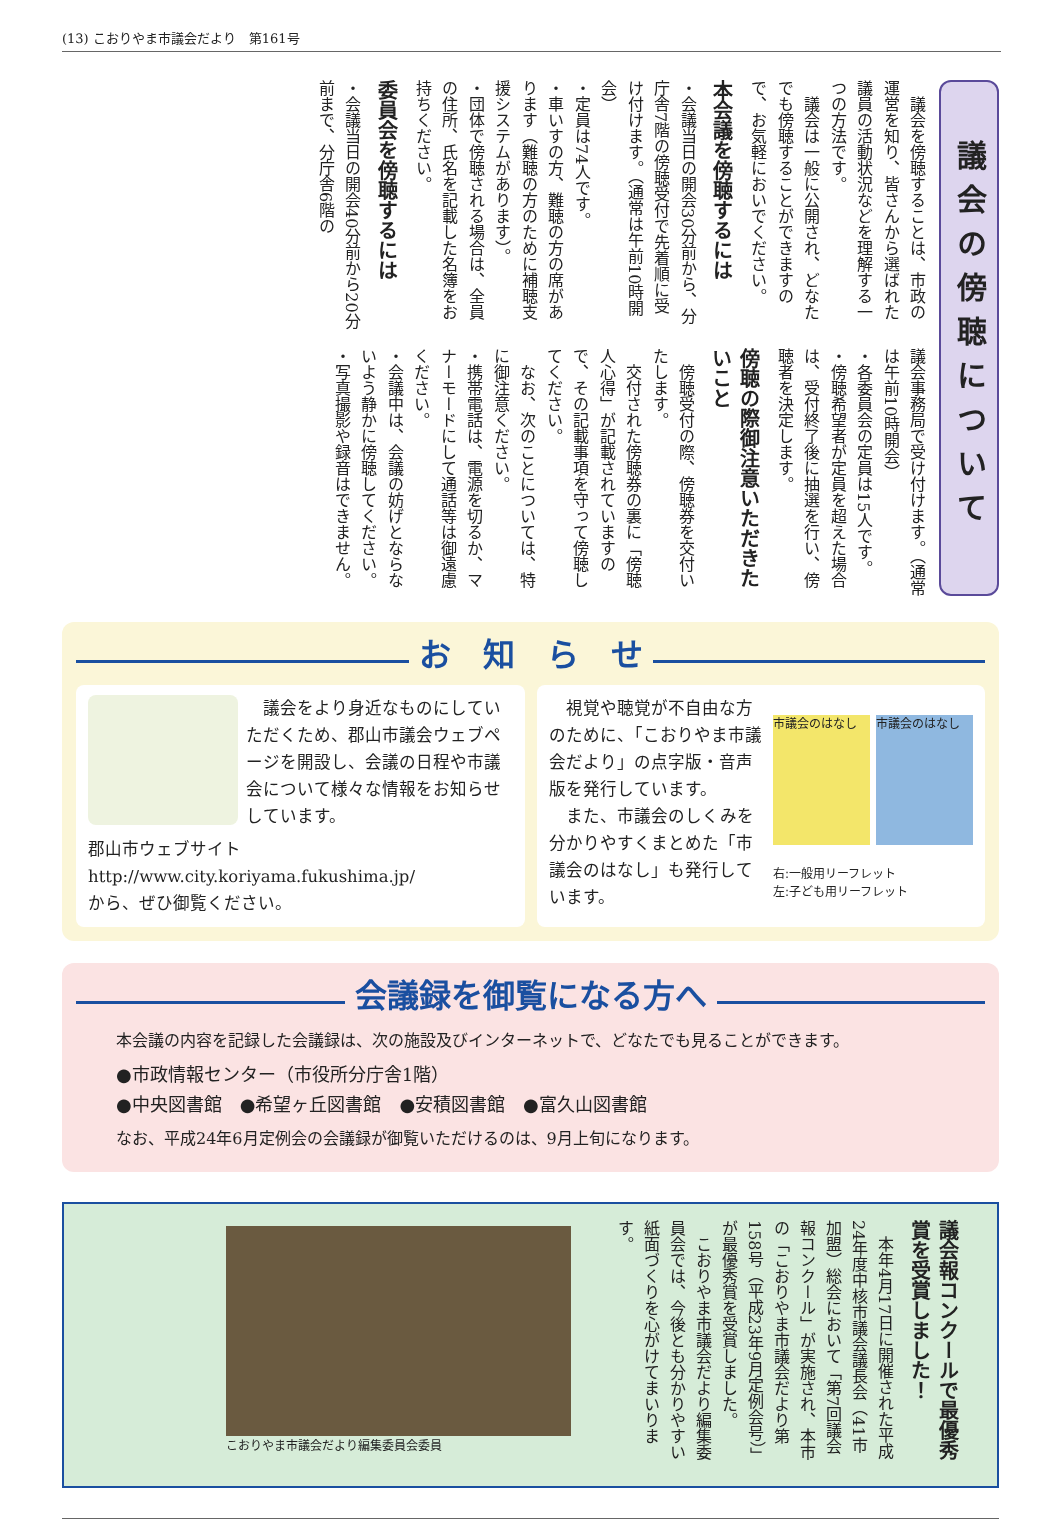(13) こおりやま市議会だより　第161号
議会の傍聴について
　議会を傍聴することは、市政の運営を知り、皆さんから選ばれた議員の活動状況などを理解する一つの方法です。
　議会は一般に公開され、どなたでも傍聴することができますので、お気軽においでください。
本会議を傍聴するには
・会議当日の開会30分前から、分庁舎7階の傍聴受付で先着順に受け付けます。（通常は午前10時開会）
・定員は74人です。
・車いすの方、難聴の方の席があります（難聴の方のために補聴支援システムがあります）。
・団体で傍聴される場合は、全員の住所、氏名を記載した名簿をお持ちください。
委員会を傍聴するには
・会議当日の開会40分前から20分前まで、分庁舎6階の
議会事務局で受け付けます。（通常は午前10時開会）
・各委員会の定員は15人です。
・傍聴希望者が定員を超えた場合は、受付終了後に抽選を行い、傍聴者を決定します。
傍聴の際御注意いただきたいこと
　傍聴受付の際、傍聴券を交付いたします。
　交付された傍聴券の裏に「傍聴人心得」が記載されていますので、その記載事項を守って傍聴してください。
　なお、次のことについては、特に御注意ください。
・携帯電話は、電源を切るか、マナーモードにして通話等は御遠慮ください。
・会議中は、会議の妨げとならないよう静かに傍聴してください。
・写真撮影や録音はできません。
お　知　ら　せ
　議会をより身近なものにしていただくため、郡山市議会ウェブページを開設し、会議の日程や市議会について様々な情報をお知らせしています。
郡山市ウェブサイト
http://www.city.koriyama.fukushima.jp/
から、ぜひ御覧ください。
　視覚や聴覚が不自由な方のために、「こおりやま市議会だより」の点字版・音声版を発行しています。
　また、市議会のしくみを分かりやすくまとめた「市議会のはなし」も発行しています。
市議会のはなし 市議会のはなし
右:一般用リーフレット
左:子ども用リーフレット
会議録を御覧になる方へ
本会議の内容を記録した会議録は、次の施設及びインターネットで、どなたでも見ることができます。
●市政情報センター（市役所分庁舎1階）
●中央図書館　●希望ヶ丘図書館　●安積図書館　●富久山図書館
なお、平成24年6月定例会の会議録が御覧いただけるのは、9月上旬になります。
議会報コンクールで最優秀賞を受賞しました！
　本年4月17日に開催された平成24年度中核市議会議長会（41市加盟）総会において「第7回議会報コンクール」が実施され、本市の「こおりやま市議会だより第158号（平成23年9月定例会号）」が最優秀賞を受賞しました。
　こおりやま市議会だより編集委員会では、今後とも分かりやすい紙面づくりを心がけてまいります。
こおりやま市議会だより編集委員会委員